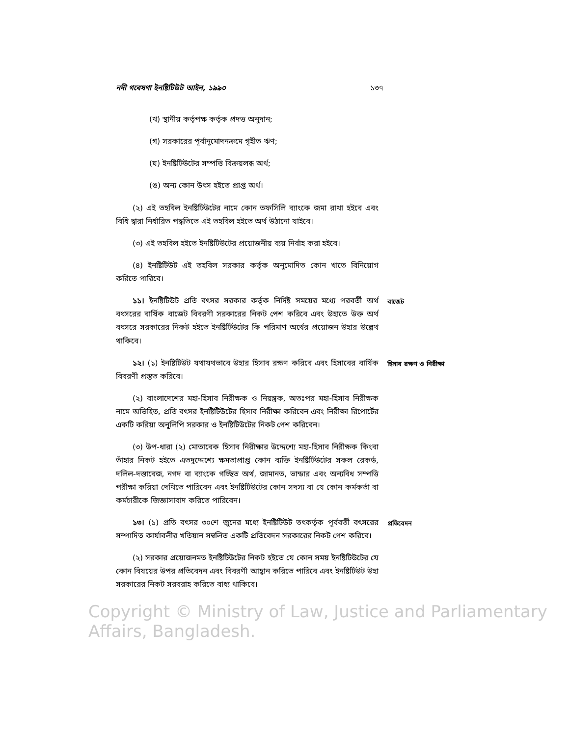নদী গবেষণা ইনষ্টিটিউট আইন, ১৯৯০ ১৩৭
(খ) স্থানীয় কর্তৃপক্ষ কর্তৃক প্রদত্ত অনুদান;
(গ) সরকারের পূর্বানুমোদনক্রমে গৃহীত ঋণ;
(ঘ) ইনষ্টিটিউটের সম্পত্তি বিক্রয়লব্ধ অর্থ;
(ঙ) অন্য কোন উৎস হইতে প্রাপ্ত অর্থ।
(২) এই তহবিল ইনষ্টিটিউটের নামে কোন তফসিলি ব্যাংকে জমা রাখা হইবে এবং বিধি দ্বারা নির্ধারিত পদ্ধতিতে এই তহবিল হইতে অর্থ উঠানো যাইবে।
(৩) এই তহবিল হইতে ইনষ্টিটিউটের প্রয়োজনীয় ব্যয় নির্বাহ করা হইবে।
(৪) ইনষ্টিটিউট এই তহবিল সরকার কর্তৃক অনুমোদিত কোন খাতে বিনিয়োগ করিতে পারিবে।
১১। ইনষ্টিটিউট প্রতি বৎসর সরকার কর্তৃক নির্দিষ্ট সময়ের মধ্যে পরবর্তী অর্থ বৎসরের বার্ষিক বাজেট বিবরণী সরকারের নিকট পেশ করিবে এবং উহাতে উক্ত অর্থ বৎসরে সরকারের নিকট হইতে ইনষ্টিটিউটের কি পরিমাণ অর্থের প্রয়োজন উহার উল্লেখ থাকিবে।
বাজেট
১২। (১) ইনষ্টিটিউট যথাযথভাবে উহার হিসাব রক্ষণ করিবে এবং হিসাবের বার্ষিক বিবরণী প্রস্তুত করিবে।
হিসাব রক্ষণ ও নিরীক্ষা
(২) বাংলাদেশের মহা-হিসাব নিরীক্ষক ও নিয়ন্ত্রক, অতঃপর মহা-হিসাব নিরীক্ষক নামে অভিহিত, প্রতি বৎসর ইনষ্টিটিউটের হিসাব নিরীক্ষা করিবেন এবং নিরীক্ষা রিপোর্টের একটি করিয়া অনুলিপি সরকার ও ইনষ্টিটিউটের নিকট পেশ করিবেন।
(৩) উপ-ধারা (২) মোতাবেক হিসাব নিরীক্ষার উদ্দেশ্যে মহা-হিসাব নিরীক্ষক কিংবা তাঁহার নিকট হইতে এতদুদ্দেশ্যে ক্ষমতাপ্রাপ্ত কোন ব্যক্তি ইনষ্টিটিউটের সকল রেকর্ড, দলিল-দস্তাবেজ, নগদ বা ব্যাংকে গচ্ছিত অর্থ, জামানত, ভান্ডার এবং অন্যবিধ সম্পত্তি পরীক্ষা করিয়া দেখিতে পারিবেন এবং ইনষ্টিটিউটের কোন সদস্য বা যে কোন কর্মকর্তা বা কর্মচারীকে জিজ্ঞাসাবাদ করিতে পারিবেন।
১৩। (১) প্রতি বৎসর ৩০শে জুনের মধ্যে ইনষ্টিটিউট তৎকর্তৃক পূর্ববর্তী বৎসরের সম্পাদিত কার্যাবলীর খতিয়ান সম্বলিত একটি প্রতিবেদন সরকারের নিকট পেশ করিবে।
প্রতিবেদন
(২) সরকার প্রয়োজনমত ইনষ্টিটিউটের নিকট হইতে যে কোন সময় ইনষ্টিটিউটের যে কোন বিষয়ের উপর প্রতিবেদন এবং বিবরণী আহ্বান করিতে পারিবে এবং ইনষ্টিটিউট উহা সরকারের নিকট সরবরাহ করিতে বাধ্য থাকিবে।
Copyright © Ministry of Law, Justice and Parliamentary Affairs, Bangladesh.